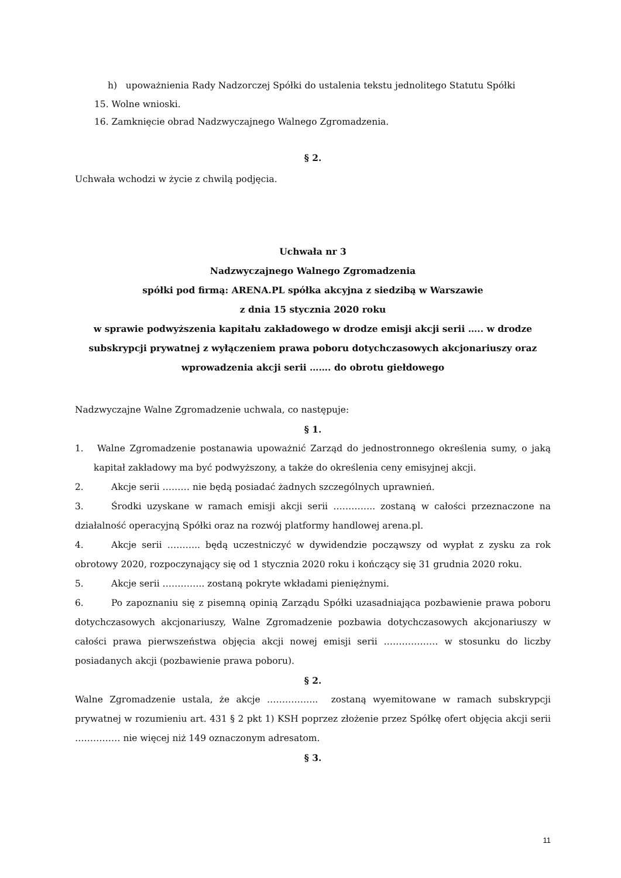h) upoważnienia Rady Nadzorczej Spółki do ustalenia tekstu jednolitego Statutu Spółki
15. Wolne wnioski.
16. Zamknięcie obrad Nadzwyczajnego Walnego Zgromadzenia.
§ 2.
Uchwała wchodzi w życie z chwilą podjęcia.
Uchwała nr 3
Nadzwyczajnego Walnego Zgromadzenia
spółki pod firmą: ARENA.PL spółka akcyjna z siedzibą w Warszawie
z dnia 15 stycznia 2020 roku
w sprawie podwyższenia kapitału zakładowego w drodze emisji akcji serii ….. w drodze subskrypcji prywatnej z wyłączeniem prawa poboru dotychczasowych akcjonariuszy oraz wprowadzenia akcji serii ……. do obrotu giełdowego
Nadzwyczajne Walne Zgromadzenie uchwala, co następuje:
§ 1.
1. Walne Zgromadzenie postanawia upoważnić Zarząd do jednostronnego określenia sumy, o jaką kapitał zakładowy ma być podwyższony, a także do określenia ceny emisyjnej akcji.
2. Akcje serii ……… nie będą posiadać żadnych szczególnych uprawnień.
3. Środki uzyskane w ramach emisji akcji serii ………….. zostaną w całości przeznaczone na działalność operacyjną Spółki oraz na rozwój platformy handlowej arena.pl.
4. Akcje serii ……….. będą uczestniczyć w dywidendzie począwszy od wypłat z zysku za rok obrotowy 2020, rozpoczynający się od 1 stycznia 2020 roku i kończący się 31 grudnia 2020 roku.
5. Akcje serii ………….. zostaną pokryte wkładami pieniężnymi.
6. Po zapoznaniu się z pisemną opinią Zarządu Spółki uzasadniająca pozbawienie prawa poboru dotychczasowych akcjonariuszy, Walne Zgromadzenie pozbawia dotychczasowych akcjonariuszy w całości prawa pierwszeństwa objęcia akcji nowej emisji serii ……………… w stosunku do liczby posiadanych akcji (pozbawienie prawa poboru).
§ 2.
Walne Zgromadzenie ustala, że akcje …………….. zostaną wyemitowane w ramach subskrypcji prywatnej w rozumieniu art. 431 § 2 pkt 1) KSH poprzez złożenie przez Spółkę ofert objęcia akcji serii …………… nie więcej niż 149 oznaczonym adresatom.
§ 3.
11